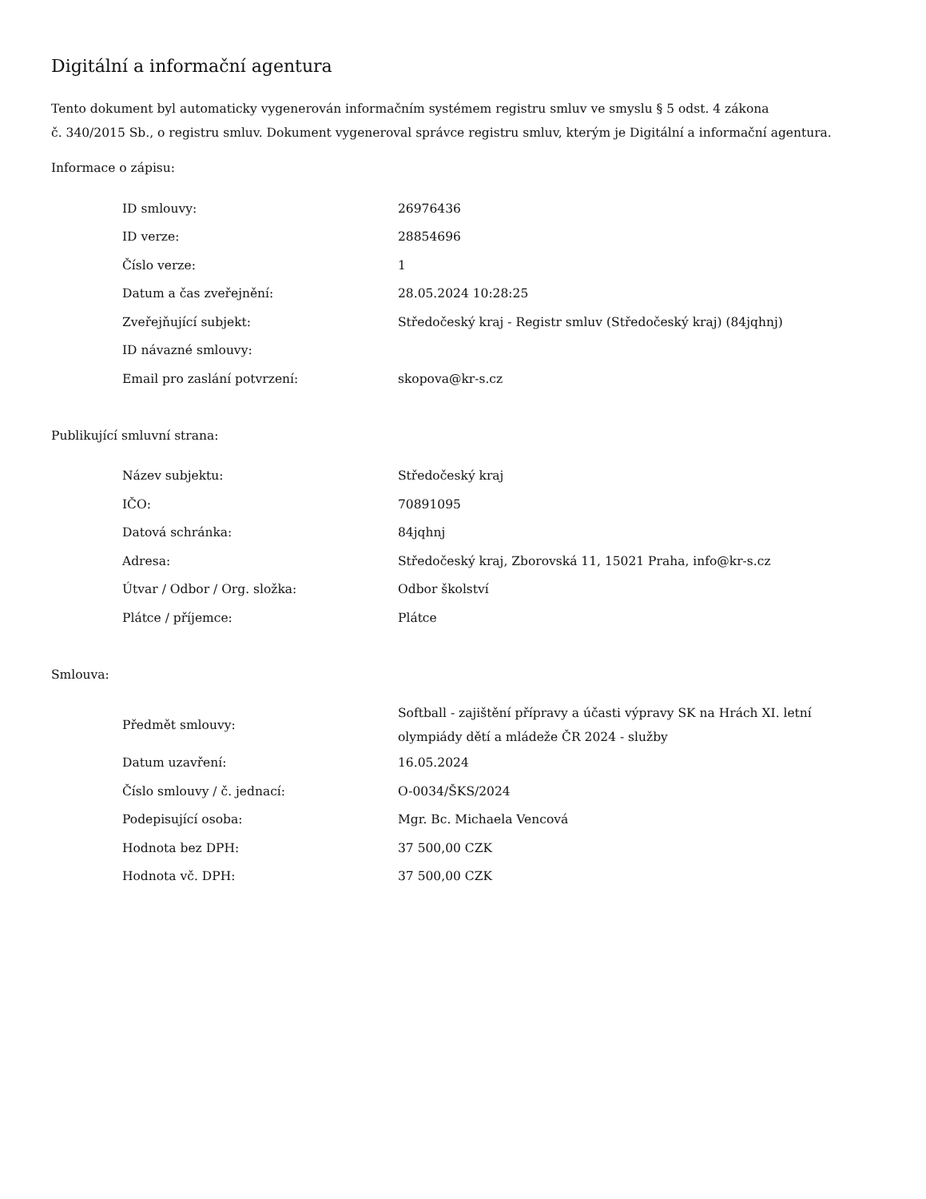Digitální a informační agentura
Tento dokument byl automaticky vygenerován informačním systémem registru smluv ve smyslu § 5 odst. 4 zákona
č. 340/2015 Sb., o registru smluv. Dokument vygeneroval správce registru smluv, kterým je Digitální a informační agentura.
Informace o zápisu:
| ID smlouvy: | 26976436 |
| ID verze: | 28854696 |
| Číslo verze: | 1 |
| Datum a čas zveřejnění: | 28.05.2024 10:28:25 |
| Zveřejňující subjekt: | Středočeský kraj - Registr smluv (Středočeský kraj) (84jqhnj) |
| ID návazné smlouvy: | |
| Email pro zaslání potvrzení: | skopova@kr-s.cz |
Publikující smluvní strana:
| Název subjektu: | Středočeský kraj |
| IČO: | 70891095 |
| Datová schránka: | 84jqhnj |
| Adresa: | Středočeský kraj, Zborovská 11, 15021 Praha, info@kr-s.cz |
| Útvar / Odbor / Org. složka: | Odbor školství |
| Plátce / příjemce: | Plátce |
Smlouva:
| Předmět smlouvy: | Softball - zajištění přípravy a účasti výpravy SK na Hrách XI. letní olympiády dětí a mládeže ČR 2024 - služby |
| Datum uzavření: | 16.05.2024 |
| Číslo smlouvy / č. jednací: | O-0034/ŠKS/2024 |
| Podepisující osoba: | Mgr. Bc. Michaela Vencová |
| Hodnota bez DPH: | 37 500,00 CZK |
| Hodnota vč. DPH: | 37 500,00 CZK |